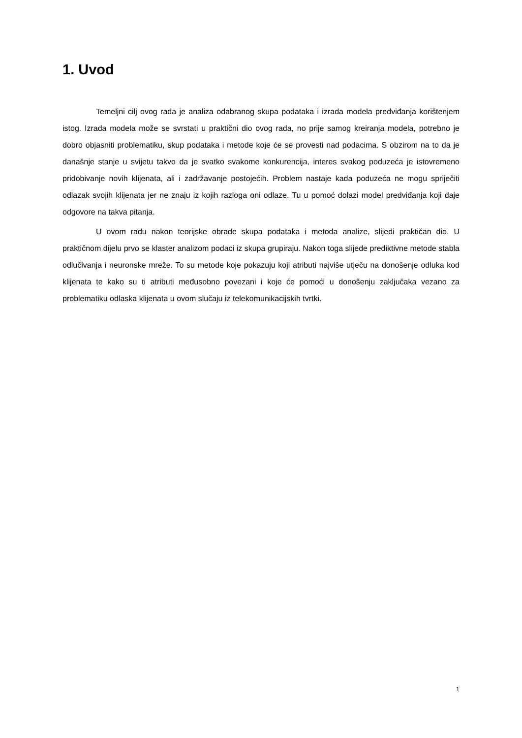1. Uvod
Temeljni cilj ovog rada je analiza odabranog skupa podataka i izrada modela predviđanja korištenjem istog. Izrada modela može se svrstati u praktični dio ovog rada, no prije samog kreiranja modela, potrebno je dobro objasniti problematiku, skup podataka i metode koje će se provesti nad podacima. S obzirom na to da je današnje stanje u svijetu takvo da je svatko svakome konkurencija, interes svakog poduzeća je istovremeno pridobivanje novih klijenata, ali i zadržavanje postojećih. Problem nastaje kada poduzeća ne mogu spriječiti odlazak svojih klijenata jer ne znaju iz kojih razloga oni odlaze. Tu u pomoć dolazi model predviđanja koji daje odgovore na takva pitanja.
U ovom radu nakon teorijske obrade skupa podataka i metoda analize, slijedi praktičan dio. U praktičnom dijelu prvo se klaster analizom podaci iz skupa grupiraju. Nakon toga slijede prediktivne metode stabla odlučivanja i neuronske mreže. To su metode koje pokazuju koji atributi najviše utječu na donošenje odluka kod klijenata te kako su ti atributi međusobno povezani i koje će pomoći u donošenju zaključaka vezano za problematiku odlaska klijenata u ovom slučaju iz telekomunikacijskih tvrtki.
1